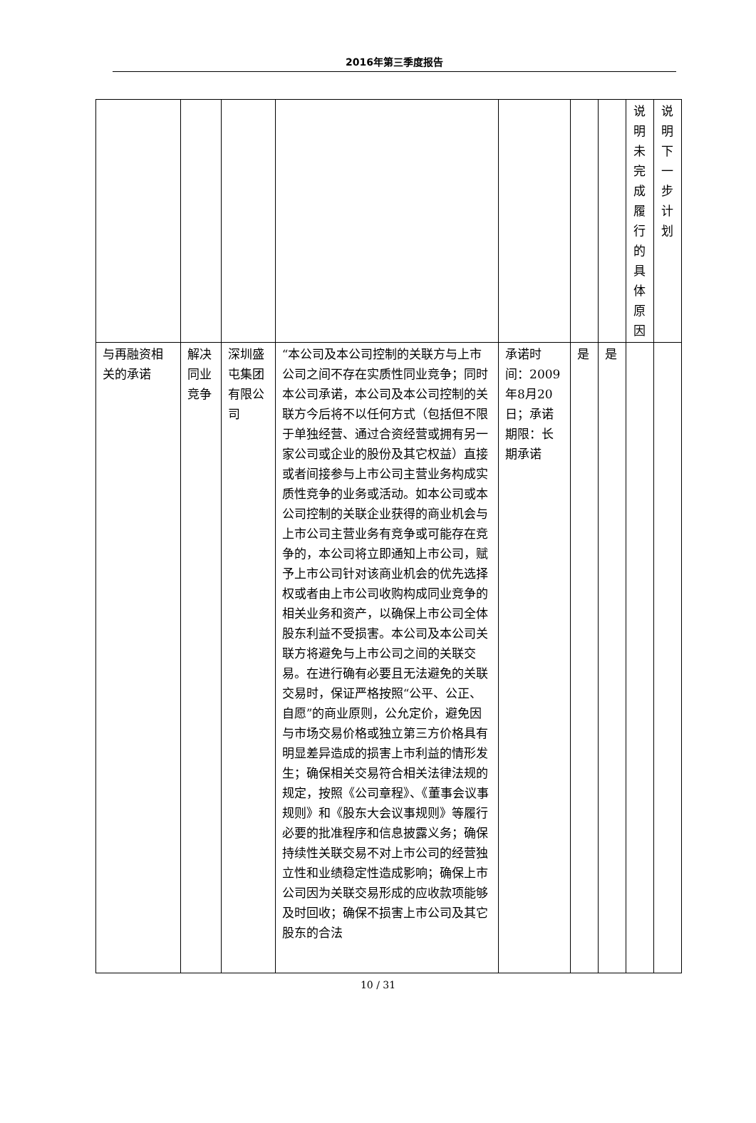2016年第三季度报告
| | | | | | | | 说 明 未 完 成 履 行 的 具 体 原 因 | 说 明 下 一 步 计 划 |
| 与再融资相关的承诺 | 解决同业竞争 | 深圳盛屯集团有限公司 | “本公司及本公司控制的关联方与上市公司之间不存在实质性同业竞争；同时本公司承诺，本公司及本公司控制的关联方今后将不以任何方式（包括但不限于单独经营、通过合资经营或拥有另一家公司或企业的股份及其它权益）直接或者间接参与上市公司主营业务构成实质性竞争的业务或活动。如本公司或本公司控制的关联企业获得的商业机会与上市公司主营业务有竞争或可能存在竞争的，本公司将立即通知上市公司，赋予上市公司针对该商业机会的优先选择权或者由上市公司收购构成同业竞争的相关业务和资产，以确保上市公司全体股东利益不受损害。本公司及本公司关联方将避免与上市公司之间的关联交易。在进行确有必要且无法避免的关联交易时，保证严格按照“公平、公正、自愿”的商业原则，公允定价，避免因与市场交易价格或独立第三方价格具有明显差异造成的损害上市利益的情形发生；确保相关交易符合相关法律法规的规定，按照《公司章程》、《董事会议事规则》和《股东大会议事规则》等履行必要的批准程序和信息披露义务；确保持续性关联交易不对上市公司的经营独立性和业绩稳定性造成影响；确保上市公司因为关联交易形成的应收款项能够及时回收；确保不损害上市公司及其它股东的合法 | 承诺时间：2009年8月20日；承诺期限：长期承诺 | 是 | 是 | | |
10 / 31